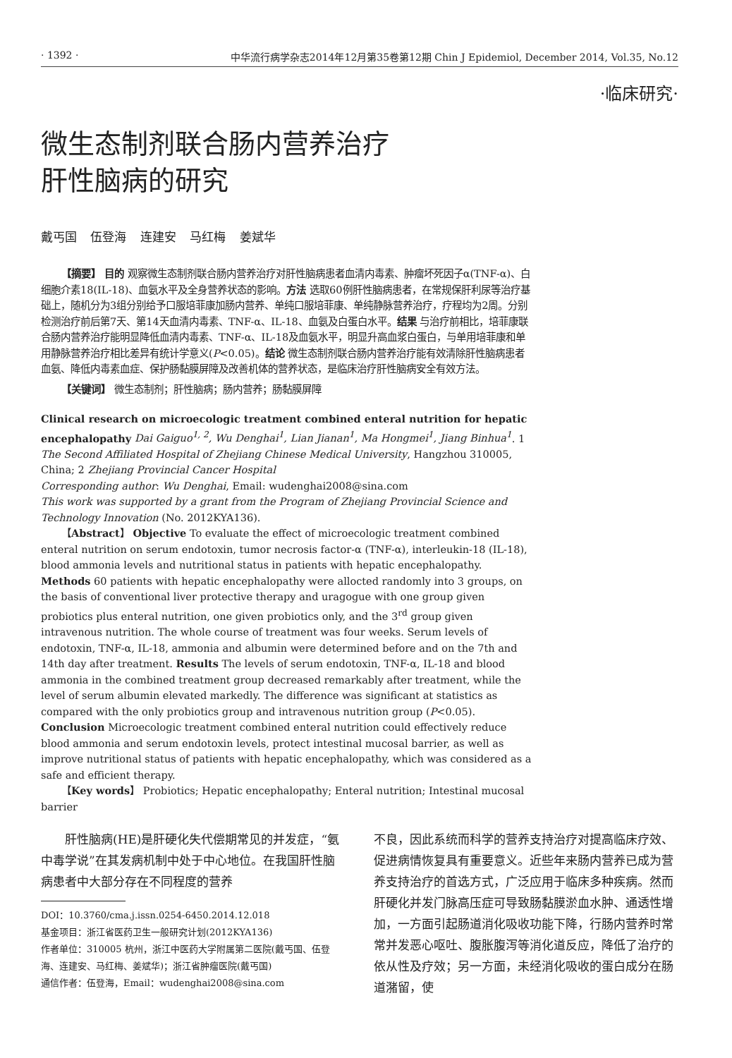· 1392 · 中华流行病学杂志2014年12月第35卷第12期 Chin J Epidemiol, December 2014, Vol.35, No.12
·临床研究·
微生态制剂联合肠内营养治疗
肝性脑病的研究
戴丐国 伍登海 连建安 马红梅 姜斌华
【摘要】 目的 观察微生态制剂联合肠内营养治疗对肝性脑病患者血清内毒素、肿瘤坏死因子α(TNF-α)、白细胞介素18(IL-18)、血氨水平及全身营养状态的影响。方法 选取60例肝性脑病患者，在常规保肝利尿等治疗基础上，随机分为3组分别给予口服培菲康加肠内营养、单纯口服培菲康、单纯静脉营养治疗，疗程均为2周。分别检测治疗前后第7天、第14天血清内毒素、TNF-α、IL-18、血氨及白蛋白水平。结果 与治疗前相比，培菲康联合肠内营养治疗能明显降低血清内毒素、TNF-α、IL-18及血氨水平，明显升高血浆白蛋白，与单用培菲康和单用静脉营养治疗相比差异有统计学意义(P<0.05)。结论 微生态制剂联合肠内营养治疗能有效清除肝性脑病患者血氨、降低内毒素血症、保护肠黏膜屏障及改善机体的营养状态，是临床治疗肝性脑病安全有效方法。
【关键词】 微生态制剂；肝性脑病；肠内营养；肠黏膜屏障
Clinical research on microecologic treatment combined enteral nutrition for hepatic encephalopathy Dai Gaiguo<sup>1, 2</sup>, Wu Denghai<sup>1</sup>, Lian Jianan<sup>1</sup>, Ma Hongmei<sup>1</sup>, Jiang Binhua<sup>1</sup>. 1 The Second Affiliated Hospital of Zhejiang Chinese Medical University, Hangzhou 310005, China; 2 Zhejiang Provincial Cancer Hospital
Corresponding author: Wu Denghai, Email: wudenghai2008@sina.com
This work was supported by a grant from the Program of Zhejiang Provincial Science and Technology Innovation (No. 2012KYA136).
【Abstract】 Objective To evaluate the effect of microecologic treatment combined enteral nutrition on serum endotoxin, tumor necrosis factor-α (TNF-α), interleukin-18 (IL-18), blood ammonia levels and nutritional status in patients with hepatic encephalopathy. Methods 60 patients with hepatic encephalopathy were allocted randomly into 3 groups, on the basis of conventional liver protective therapy and uragogue with one group given probiotics plus enteral nutrition, one given probiotics only, and the 3<sup>rd</sup> group given intravenous nutrition. The whole course of treatment was four weeks. Serum levels of endotoxin, TNF-α, IL-18, ammonia and albumin were determined before and on the 7th and 14th day after treatment. Results The levels of serum endotoxin, TNF-α, IL-18 and blood ammonia in the combined treatment group decreased remarkably after treatment, while the level of serum albumin elevated markedly. The difference was significant at statistics as compared with the only probiotics group and intravenous nutrition group (P<0.05). Conclusion Microecologic treatment combined enteral nutrition could effectively reduce blood ammonia and serum endotoxin levels, protect intestinal mucosal barrier, as well as improve nutritional status of patients with hepatic encephalopathy, which was considered as a safe and efficient therapy.
【Key words】 Probiotics; Hepatic encephalopathy; Enteral nutrition; Intestinal mucosal barrier
肝性脑病(HE)是肝硬化失代偿期常见的并发症，“氨中毒学说”在其发病机制中处于中心地位。在我国肝性脑病患者中大部分存在不同程度的营养
DOI：10.3760/cma.j.issn.0254-6450.2014.12.018
基金项目：浙江省医药卫生一般研究计划(2012KYA136)
作者单位：310005 杭州，浙江中医药大学附属第二医院(戴丐国、伍登海、连建安、马红梅、姜斌华)；浙江省肿瘤医院(戴丐国)
通信作者：伍登海，Email：wudenghai2008@sina.com
不良，因此系统而科学的营养支持治疗对提高临床疗效、促进病情恢复具有重要意义。近些年来肠内营养已成为营养支持治疗的首选方式，广泛应用于临床多种疾病。然而肝硬化并发门脉高压症可导致肠黏膜淤血水肿、通透性增加，一方面引起肠道消化吸收功能下降，行肠内营养时常常并发恶心呕吐、腹胀腹泻等消化道反应，降低了治疗的依从性及疗效；另一方面，未经消化吸收的蛋白成分在肠道潴留，使